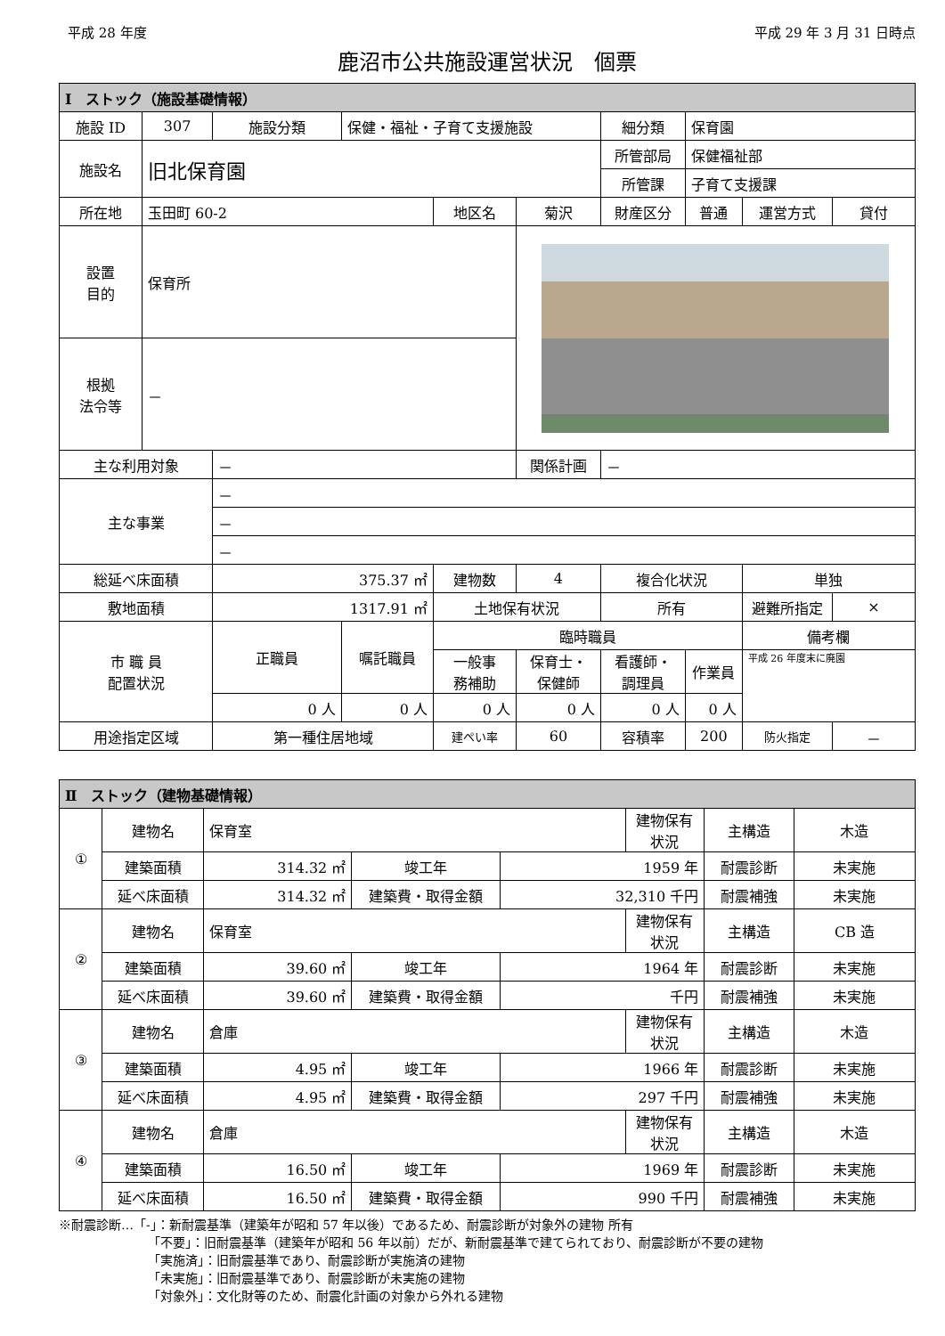平成 28 年度 平成 29 年 3 月 31 日時点
鹿沼市公共施設運営状況　個票
| Ⅰ ストック（施設基礎情報） | | | | | | | | | |
| --- | --- | --- | --- | --- | --- | --- | --- | --- | --- |
| 施設 ID | 307 | 施設分類 | 保健・福祉・子育て支援施設 | | | 細分類 | 保育園 | | |
| 施設名 | 旧北保育園 | | | | | 所管部局 | 保健福祉部 | | |
| | | | | | | 所管課 | 子育て支援課 | | |
| 所在地 | 玉田町 60-2 | | | 地区名 | 菊沢 | 財産区分 | 普通 | 運営方式 | 貸付 |
| 設置 目的 | 保育所 | | | | | | | | |
| 根拠 法令等 | － | | | | | | | | |
| 主な利用対象 | | － | | | 関係計画 | － | | | |
| 主な事業 | | － | | | | | | | |
| | | － | | | | | | | |
| | | － | | | | | | | |
| 総延べ床面積 | | 375.37 ㎡ | | 建物数 | 4 | 複合化状況 | | 単独 | |
| 敷地面積 | | 1317.91 ㎡ | | 土地保有状況 | | 所有 | | 避難所指定 | × |
| 市 職 員 配置状況 | | 正職員 | 嘱託職員 | 臨時職員 | | | | 備考欄 | |
| | | | | 一般事 務補助 | 保育士・ 保健師 | 看護師・ 調理員 | 作業員 | 平成 26 年度末に廃園 | |
| | | 0 人 | 0 人 | 0 人 | 0 人 | 0 人 | 0 人 | | |
| 用途指定区域 | | 第一種住居地域 | | 建ぺい率 | 60 | 容積率 | 200 | 防火指定 | － |
| Ⅱ ストック（建物基礎情報） | | | | | | | |
| --- | --- | --- | --- | --- | --- | --- | --- |
| ① | 建物名 | 保育室 | | | 建物保有状況 | 主構造 | 木造 |
| | 建築面積 | 314.32 ㎡ | 竣工年 | 1959 年 | | 耐震診断 | 未実施 |
| | 延べ床面積 | 314.32 ㎡ | 建築費・取得金額 | 32,310 千円 | | 耐震補強 | 未実施 |
| ② | 建物名 | 保育室 | | | 建物保有状況 | 主構造 | CB 造 |
| | 建築面積 | 39.60 ㎡ | 竣工年 | 1964 年 | | 耐震診断 | 未実施 |
| | 延べ床面積 | 39.60 ㎡ | 建築費・取得金額 | 千円 | | 耐震補強 | 未実施 |
| ③ | 建物名 | 倉庫 | | | 建物保有状況 | 主構造 | 木造 |
| | 建築面積 | 4.95 ㎡ | 竣工年 | 1966 年 | | 耐震診断 | 未実施 |
| | 延べ床面積 | 4.95 ㎡ | 建築費・取得金額 | 297 千円 | | 耐震補強 | 未実施 |
| ④ | 建物名 | 倉庫 | | | 建物保有状況 | 主構造 | 木造 |
| | 建築面積 | 16.50 ㎡ | 竣工年 | 1969 年 | | 耐震診断 | 未実施 |
| | 延べ床面積 | 16.50 ㎡ | 建築費・取得金額 | 990 千円 | | 耐震補強 | 未実施 |
※耐震診断…「-」：新耐震基準（建築年が昭和 57 年以後）であるため、耐震診断が対象外の建物 所有
「不要」：旧耐震基準（建築年が昭和 56 年以前）だが、新耐震基準で建てられており、耐震診断が不要の建物
「実施済」：旧耐震基準であり、耐震診断が実施済の建物
「未実施」：旧耐震基準であり、耐震診断が未実施の建物
「対象外」：文化財等のため、耐震化計画の対象から外れる建物